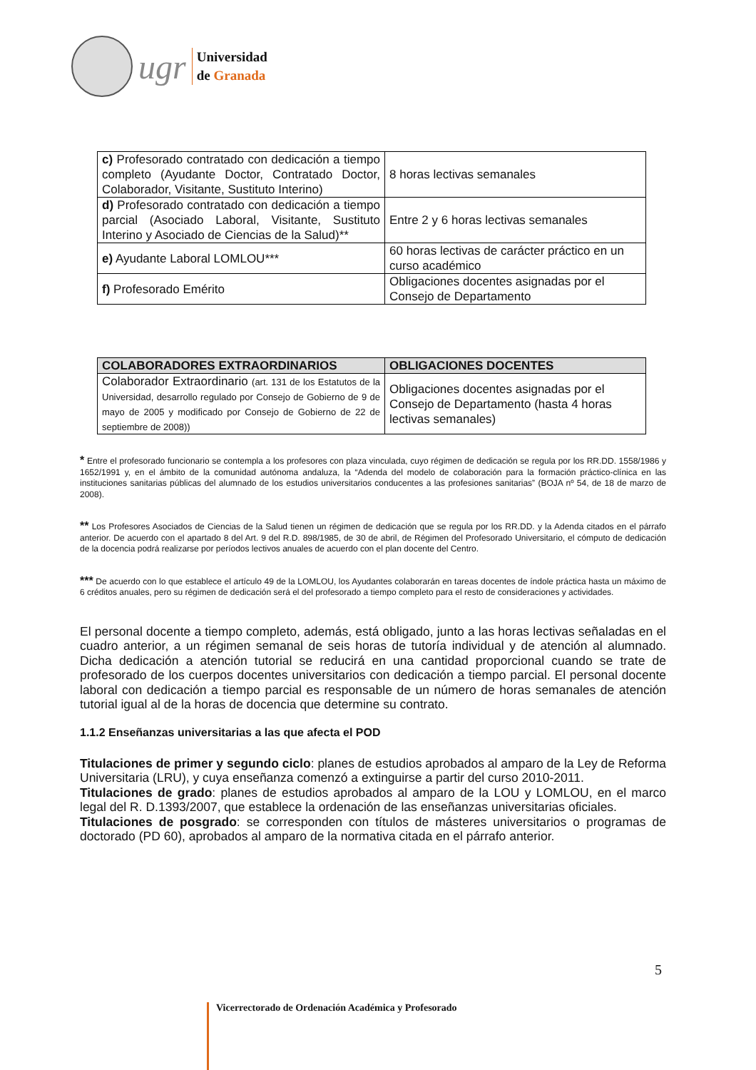ugr
Universidad
de Granada
| c) Profesorado contratado con dedicación a tiempo completo (Ayudante Doctor, Contratado Doctor, Colaborador, Visitante, Sustituto Interino) | 8 horas lectivas semanales |
| d) Profesorado contratado con dedicación a tiempo parcial (Asociado Laboral, Visitante, Sustituto Interino y Asociado de Ciencias de la Salud)** | Entre 2 y 6 horas lectivas semanales |
| e) Ayudante Laboral LOMLOU*** | 60 horas lectivas de carácter práctico en un curso académico |
| f) Profesorado Emérito | Obligaciones docentes asignadas por el Consejo de Departamento |
| COLABORADORES EXTRAORDINARIOS | OBLIGACIONES DOCENTES |
| --- | --- |
| Colaborador Extraordinario (art. 131 de los Estatutos de la Universidad, desarrollo regulado por Consejo de Gobierno de 9 de mayo de 2005 y modificado por Consejo de Gobierno de 22 de septiembre de 2008)) | Obligaciones docentes asignadas por el Consejo de Departamento (hasta 4 horas lectivas semanales) |
* Entre el profesorado funcionario se contempla a los profesores con plaza vinculada, cuyo régimen de dedicación se regula por los RR.DD. 1558/1986 y 1652/1991 y, en el ámbito de la comunidad autónoma andaluza, la “Adenda del modelo de colaboración para la formación práctico-clínica en las instituciones sanitarias públicas del alumnado de los estudios universitarios conducentes a las profesiones sanitarias” (BOJA nº 54, de 18 de marzo de 2008).
** Los Profesores Asociados de Ciencias de la Salud tienen un régimen de dedicación que se regula por los RR.DD. y la Adenda citados en el párrafo anterior. De acuerdo con el apartado 8 del Art. 9 del R.D. 898/1985, de 30 de abril, de Régimen del Profesorado Universitario, el cómputo de dedicación de la docencia podrá realizarse por períodos lectivos anuales de acuerdo con el plan docente del Centro.
*** De acuerdo con lo que establece el artículo 49 de la LOMLOU, los Ayudantes colaborarán en tareas docentes de índole práctica hasta un máximo de 6 créditos anuales, pero su régimen de dedicación será el del profesorado a tiempo completo para el resto de consideraciones y actividades.
El personal docente a tiempo completo, además, está obligado, junto a las horas lectivas señaladas en el cuadro anterior, a un régimen semanal de seis horas de tutoría individual y de atención al alumnado. Dicha dedicación a atención tutorial se reducirá en una cantidad proporcional cuando se trate de profesorado de los cuerpos docentes universitarios con dedicación a tiempo parcial. El personal docente laboral con dedicación a tiempo parcial es responsable de un número de horas semanales de atención tutorial igual al de la horas de docencia que determine su contrato.
1.1.2 Enseñanzas universitarias a las que afecta el POD
Titulaciones de primer y segundo ciclo: planes de estudios aprobados al amparo de la Ley de Reforma Universitaria (LRU), y cuya enseñanza comenzó a extinguirse a partir del curso 2010-2011.
Titulaciones de grado: planes de estudios aprobados al amparo de la LOU y LOMLOU, en el marco legal del R. D.1393/2007, que establece la ordenación de las enseñanzas universitarias oficiales.
Titulaciones de posgrado: se corresponden con títulos de másteres universitarios o programas de doctorado (PD 60), aprobados al amparo de la normativa citada en el párrafo anterior.
5
Vicerrectorado de Ordenación Académica y Profesorado